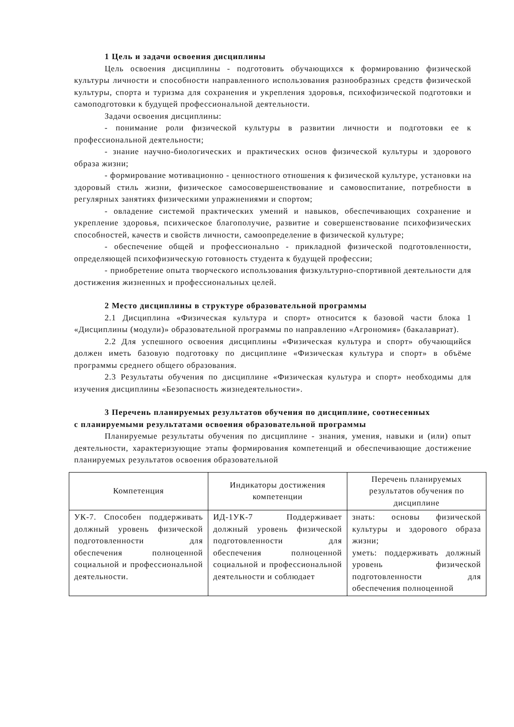1 Цель и задачи освоения дисциплины
Цель освоения дисциплины - подготовить обучающихся к формированию физической культуры личности и способности направленного использования разнообразных средств физической культуры, спорта и туризма для сохранения и укрепления здоровья, психофизической подготовки и самоподготовки к будущей профессиональной деятельности.
Задачи освоения дисциплины:
- понимание роли физической культуры в развитии личности и подготовки ее к профессиональной деятельности;
- знание научно-биологических и практических основ физической культуры и здорового образа жизни;
- формирование мотивационно - ценностного отношения к физической культуре, установки на здоровый стиль жизни, физическое самосовершенствование и самовоспитание, потребности в регулярных занятиях физическими упражнениями и спортом;
- овладение системой практических умений и навыков, обеспечивающих сохранение и укрепление здоровья, психическое благополучие, развитие и совершенствование психофизических способностей, качеств и свойств личности, самоопределение в физической культуре;
- обеспечение общей и профессионально - прикладной физической подготовленности, определяющей психофизическую готовность студента к будущей профессии;
- приобретение опыта творческого использования физкультурно-спортивной деятельности для достижения жизненных и профессиональных целей.
2 Место дисциплины в структуре образовательной программы
2.1 Дисциплина «Физическая культура и спорт» относится к базовой части блока 1 «Дисциплины (модули)» образовательной программы по направлению «Агрономия» (бакалавриат).
2.2 Для успешного освоения дисциплины «Физическая культура и спорт» обучающийся должен иметь базовую подготовку по дисциплине «Физическая культура и спорт» в объёме программы среднего общего образования.
2.3 Результаты обучения по дисциплине «Физическая культура и спорт» необходимы для изучения дисциплины «Безопасность жизнедеятельности».
3 Перечень планируемых результатов обучения по дисциплине, соотнесенных
с планируемыми результатами освоения образовательной программы
Планируемые результаты обучения по дисциплине - знания, умения, навыки и (или) опыт деятельности, характеризующие этапы формирования компетенций и обеспечивающие достижение планируемых результатов освоения образовательной
| Компетенция | Индикаторы достижения компетенции | Перечень планируемых результатов обучения по дисциплине |
| --- | --- | --- |
| УК-7. Способен поддерживать должный уровень физической подготовленности для обеспечения полноценной социальной и профессиональной деятельности. | ИД-1УК-7 Поддерживает должный уровень физической подготовленности для обеспечения полноценной социальной и профессиональной деятельности и соблюдает | знать: основы физической культуры и здорового образа жизни; уметь: поддерживать должный уровень физической подготовленности для обеспечения полноценной |